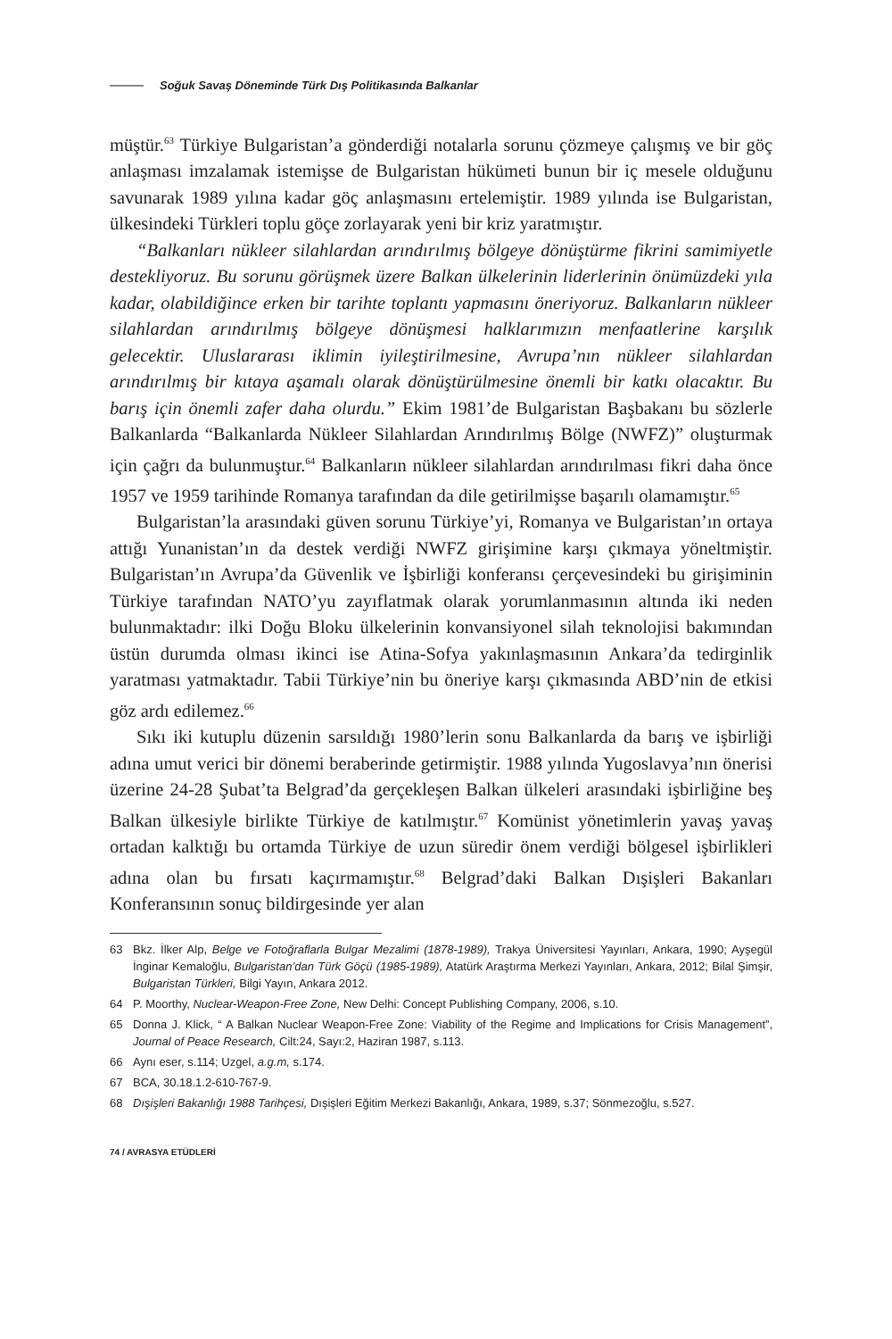Soğuk Savaş Döneminde Türk Dış Politikasında Balkanlar
müştür.<sup>63</sup> Türkiye Bulgaristan’a gönderdiği notalarla sorunu çözmeye çalışmış ve bir göç anlaşması imzalamak istemişse de Bulgaristan hükümeti bunun bir iç mesele olduğunu savunarak 1989 yılına kadar göç anlaşmasını ertelemiştir. 1989 yılında ise Bulgaristan, ülkesindeki Türkleri toplu göçe zorlayarak yeni bir kriz yaratmıştır.
“Balkanları nükleer silahlardan arındırılmış bölgeye dönüştürme fikrini samimiyetle destekliyoruz. Bu sorunu görüşmek üzere Balkan ülkelerinin liderlerinin önümüzdeki yıla kadar, olabildiğince erken bir tarihte toplantı yapmasını öneriyoruz. Balkanların nükleer silahlardan arındırılmış bölgeye dönüşmesi halklarımızın menfaatlerine karşılık gelecektir. Uluslararası iklimin iyileştirilmesine, Avrupa’nın nükleer silahlardan arındırılmış bir kıtaya aşamalı olarak dönüştürülmesine önemli bir katkı olacaktır. Bu barış için önemli zafer daha olurdu.” Ekim 1981’de Bulgaristan Başbakanı bu sözlerle Balkanlarda “Balkanlarda Nükleer Silahlardan Arındırılmış Bölge (NWFZ)” oluşturmak için çağrı da bulunmuştur.<sup>64</sup> Balkanların nükleer silahlardan arındırılması fikri daha önce 1957 ve 1959 tarihinde Romanya tarafından da dile getirilmişse başarılı olamamıştır.<sup>65</sup>
Bulgaristan’la arasındaki güven sorunu Türkiye’yi, Romanya ve Bulgaristan’ın ortaya attığı Yunanistan’ın da destek verdiği NWFZ girişimine karşı çıkmaya yöneltmiştir. Bulgaristan’ın Avrupa’da Güvenlik ve İşbirliği konferansı çerçevesindeki bu girişiminin Türkiye tarafından NATO’yu zayıflatmak olarak yorumlanmasının altında iki neden bulunmaktadır: ilki Doğu Bloku ülkelerinin konvansiyonel silah teknolojisi bakımından üstün durumda olması ikinci ise Atina-Sofya yakınlaşmasının Ankara’da tedirginlik yaratması yatmaktadır. Tabii Türkiye’nin bu öneriye karşı çıkmasında ABD’nin de etkisi göz ardı edilemez.<sup>66</sup>
Sıkı iki kutuplu düzenin sarsıldığı 1980’lerin sonu Balkanlarda da barış ve işbirliği adına umut verici bir dönemi beraberinde getirmiştir. 1988 yılında Yugoslavya’nın önerisi üzerine 24-28 Şubat’ta Belgrad’da gerçekleşen Balkan ülkeleri arasındaki işbirliğine beş Balkan ülkesiyle birlikte Türkiye de katılmıştır.<sup>67</sup> Komünist yönetimlerin yavaş yavaş ortadan kalktığı bu ortamda Türkiye de uzun süredir önem verdiği bölgesel işbirlikleri adına olan bu fırsatı kaçırmamıştır.<sup>68</sup> Belgrad’daki Balkan Dışişleri Bakanları Konferansının sonuç bildirgesinde yer alan
63 Bkz. İlker Alp, Belge ve Fotoğraflarla Bulgar Mezalimi (1878-1989), Trakya Üniversitesi Yayınları, Ankara, 1990; Ayşegül İnginar Kemaloğlu, Bulgaristan’dan Türk Göçü (1985-1989), Atatürk Araştırma Merkezi Yayınları, Ankara, 2012; Bilal Şimşir, Bulgaristan Türkleri, Bilgi Yayın, Ankara 2012.
64 P. Moorthy, Nuclear-Weapon-Free Zone, New Delhi: Concept Publishing Company, 2006, s.10.
65 Donna J. Klick, “ A Balkan Nuclear Weapon-Free Zone: Viability of the Regime and Implications for Crisis Management”, Journal of Peace Research, Cilt:24, Sayı:2, Haziran 1987, s.113.
66 Aynı eser, s.114; Uzgel, a.g.m, s.174.
67 BCA, 30.18.1.2-610-767-9.
68 Dışişleri Bakanlığı 1988 Tarihçesi, Dışişleri Eğitim Merkezi Bakanlığı, Ankara, 1989, s.37; Sönmezoğlu, s.527.
74 / AVRASYA ETÜDLERİ